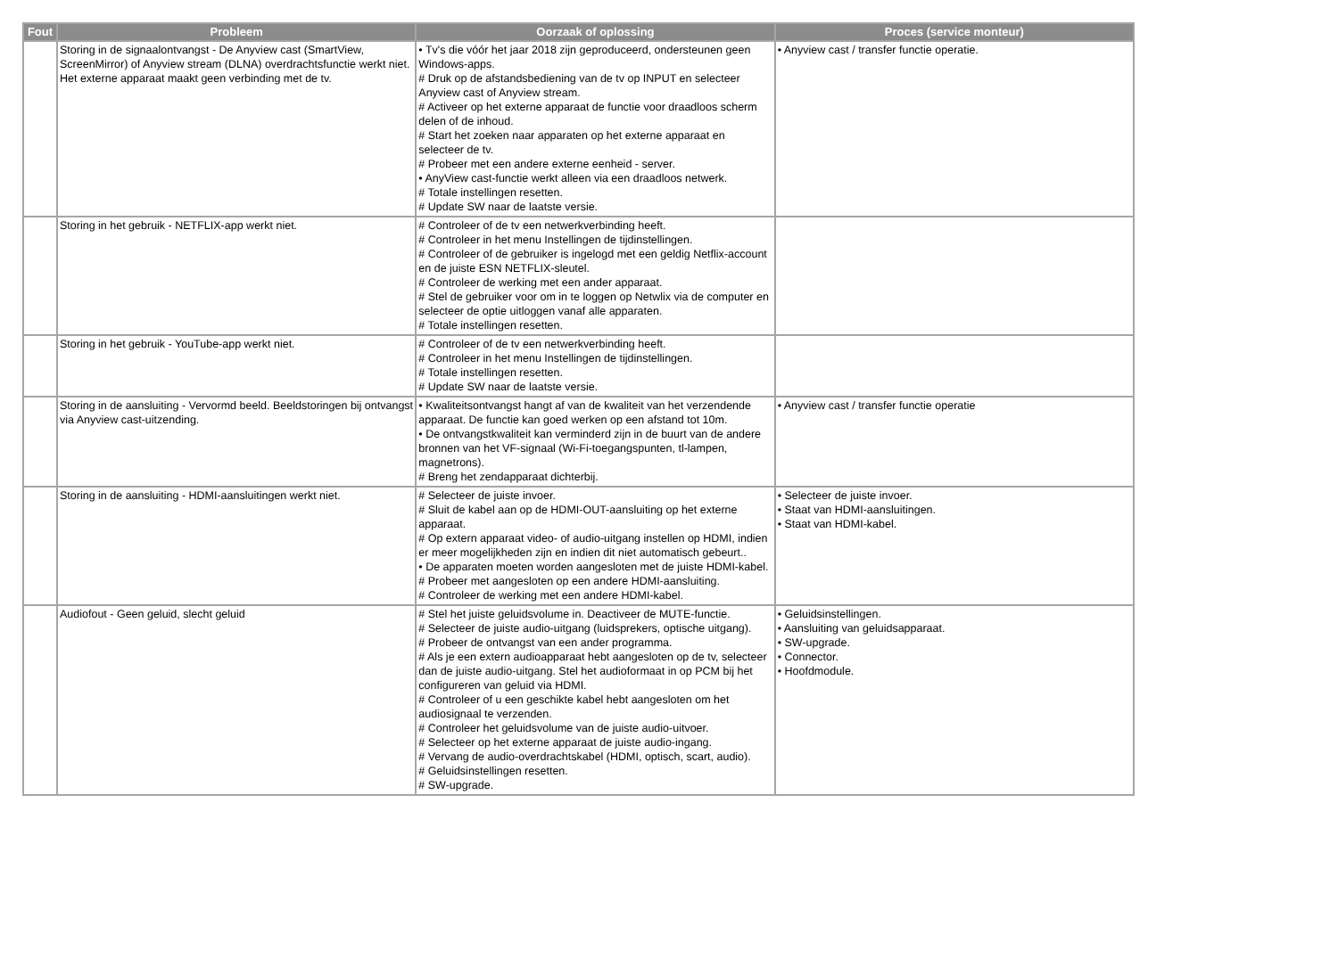| Fout | Probleem | Oorzaak of oplossing | Proces (service monteur) |
| --- | --- | --- | --- |
| | Storing in de signaalontvangst - De Anyview cast (SmartView, ScreenMirror) of Anyview stream (DLNA) overdrachtsfunctie werkt niet. Het externe apparaat maakt geen verbinding met de tv. | • Tv's die vóór het jaar 2018 zijn geproduceerd, ondersteunen geen Windows-apps. # Druk op de afstandsbediening van de tv op INPUT en selecteer Anyview cast of Anyview stream. # Activeer op het externe apparaat de functie voor draadloos scherm delen of de inhoud. # Start het zoeken naar apparaten op het externe apparaat en selecteer de tv. # Probeer met een andere externe eenheid - server. • AnyView cast-functie werkt alleen via een draadloos netwerk. # Totale instellingen resetten. # Update SW naar de laatste versie. | • Anyview cast / transfer functie operatie. |
| | Storing in het gebruik - NETFLIX-app werkt niet. | # Controleer of de tv een netwerkverbinding heeft. # Controleer in het menu Instellingen de tijdinstellingen. # Controleer of de gebruiker is ingelogd met een geldig Netflix-account en de juiste ESN NETFLIX-sleutel. # Controleer de werking met een ander apparaat. # Stel de gebruiker voor om in te loggen op Netwlix via de computer en selecteer de optie uitloggen vanaf alle apparaten. # Totale instellingen resetten. | |
| | Storing in het gebruik - YouTube-app werkt niet. | # Controleer of de tv een netwerkverbinding heeft. # Controleer in het menu Instellingen de tijdinstellingen. # Totale instellingen resetten. # Update SW naar de laatste versie. | |
| | Storing in de aansluiting - Vervormd beeld. Beeldstoringen bij ontvangst via Anyview cast-uitzending. | • Kwaliteitsontvangst hangt af van de kwaliteit van het verzendende apparaat. De functie kan goed werken op een afstand tot 10m. • De ontvangstkwaliteit kan verminderd zijn in de buurt van de andere bronnen van het VF-signaal (Wi-Fi-toegangspunten, tl-lampen, magnetrons). # Breng het zendapparaat dichterbij. | • Anyview cast / transfer functie operatie |
| | Storing in de aansluiting - HDMI-aansluitingen werkt niet. | # Selecteer de juiste invoer. # Sluit de kabel aan op de HDMI-OUT-aansluiting op het externe apparaat. # Op extern apparaat video- of audio-uitgang instellen op HDMI, indien er meer mogelijkheden zijn en indien dit niet automatisch gebeurt.. • De apparaten moeten worden aangesloten met de juiste HDMI-kabel. # Probeer met aangesloten op een andere HDMI-aansluiting. # Controleer de werking met een andere HDMI-kabel. | • Selecteer de juiste invoer. • Staat van HDMI-aansluitingen. • Staat van HDMI-kabel. |
| | Audiofout - Geen geluid, slecht geluid | # Stel het juiste geluidsvolume in. Deactiveer de MUTE-functie. # Selecteer de juiste audio-uitgang (luidsprekers, optische uitgang). # Probeer de ontvangst van een ander programma. # Als je een extern audioapparaat hebt aangesloten op de tv, selecteer dan de juiste audio-uitgang. Stel het audioformaat in op PCM bij het configureren van geluid via HDMI. # Controleer of u een geschikte kabel hebt aangesloten om het audiosignaal te verzenden. # Controleer het geluidsvolume van de juiste audio-uitvoer. # Selecteer op het externe apparaat de juiste audio-ingang. # Vervang de audio-overdrachtskabel (HDMI, optisch, scart, audio). # Geluidsinstellingen resetten. # SW-upgrade. | • Geluidsinstellingen. • Aansluiting van geluidsapparaat. • SW-upgrade. • Connector. • Hoofdmodule. |